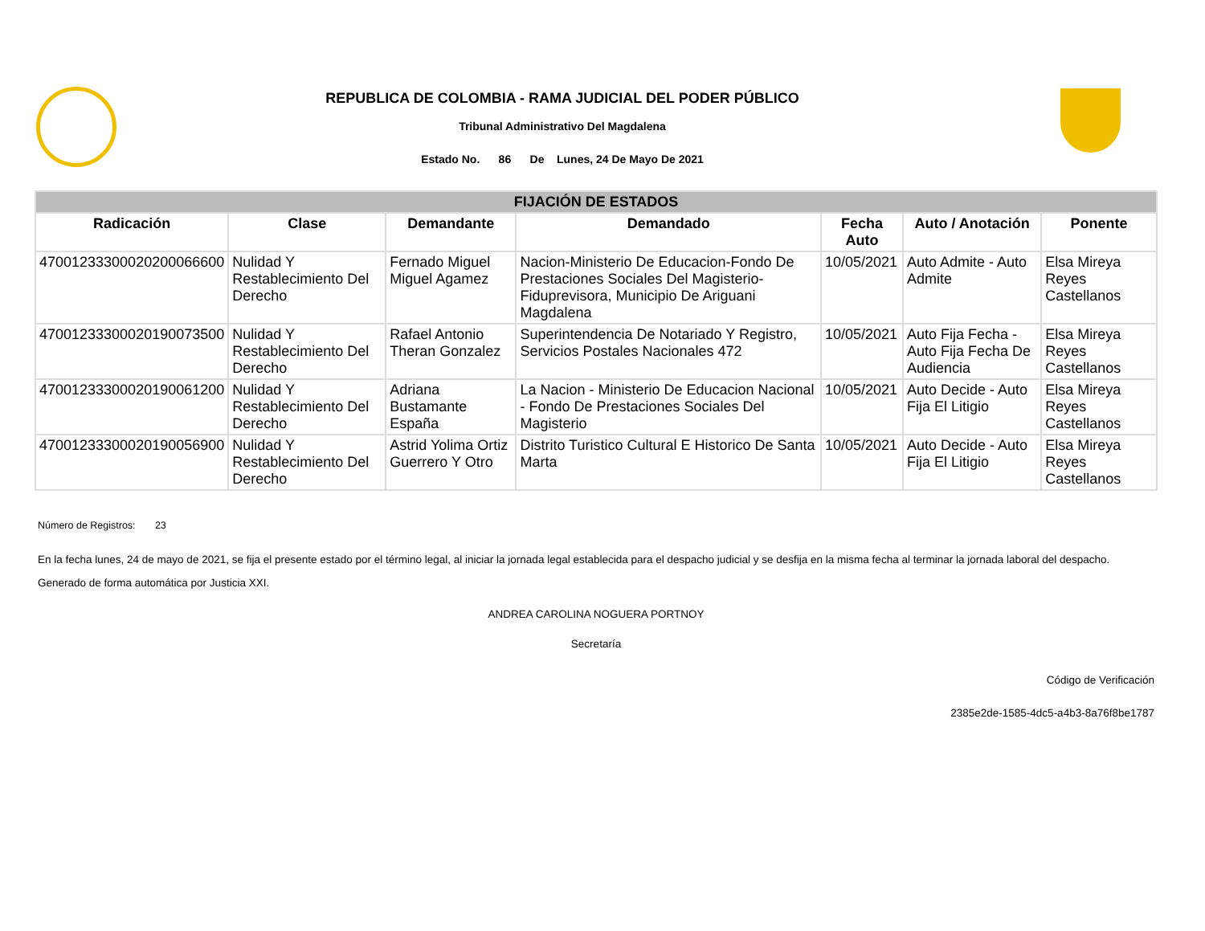REPUBLICA DE COLOMBIA - RAMA JUDICIAL DEL PODER PÚBLICO
Tribunal Administrativo Del Magdalena
Estado No. 86 De Lunes, 24 De Mayo De 2021
| FIJACIÓN DE ESTADOS | | | | | | |
| Radicación | Clase | Demandante | Demandado | Fecha Auto | Auto / Anotación | Ponente |
| 47001233300020200066600 | Nulidad Y Restablecimiento Del Derecho | Fernado Miguel Miguel Agamez | Nacion-Ministerio De Educacion-Fondo De Prestaciones Sociales Del Magisterio-Fiduprevisora, Municipio De Ariguani Magdalena | 10/05/2021 | Auto Admite - Auto Admite | Elsa Mireya Reyes Castellanos |
| 47001233300020190073500 | Nulidad Y Restablecimiento Del Derecho | Rafael Antonio Theran Gonzalez | Superintendencia De Notariado Y Registro, Servicios Postales Nacionales 472 | 10/05/2021 | Auto Fija Fecha - Auto Fija Fecha De Audiencia | Elsa Mireya Reyes Castellanos |
| 47001233300020190061200 | Nulidad Y Restablecimiento Del Derecho | Adriana Bustamante España | La Nacion - Ministerio De Educacion Nacional - Fondo De Prestaciones Sociales Del Magisterio | 10/05/2021 | Auto Decide - Auto Fija El Litigio | Elsa Mireya Reyes Castellanos |
| 47001233300020190056900 | Nulidad Y Restablecimiento Del Derecho | Astrid Yolima Ortiz Guerrero Y Otro | Distrito Turistico Cultural E Historico De Santa Marta | 10/05/2021 | Auto Decide - Auto Fija El Litigio | Elsa Mireya Reyes Castellanos |
Número de Registros: 23
En la fecha lunes, 24 de mayo de 2021, se fija el presente estado por el término legal, al iniciar la jornada legal establecida para el despacho judicial y se desfija en la misma fecha al terminar la jornada laboral del despacho.
Generado de forma automática por Justicia XXI.
ANDREA CAROLINA NOGUERA PORTNOY
Secretaría
Código de Verificación
2385e2de-1585-4dc5-a4b3-8a76f8be1787